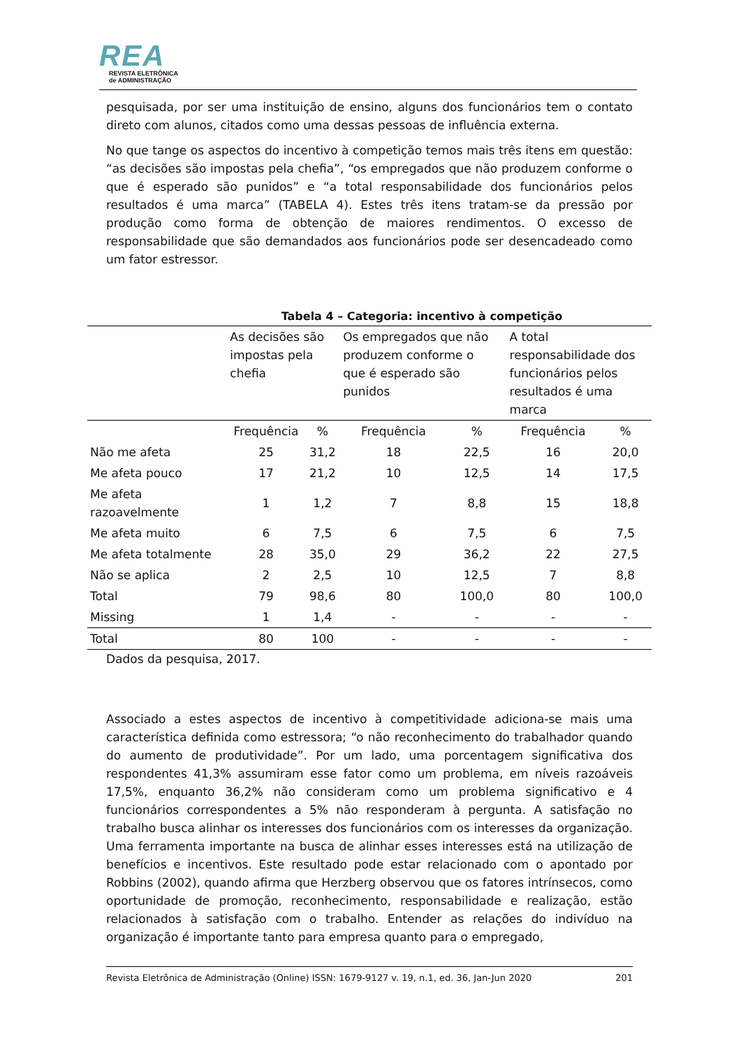REA
REVISTA ELETRÔNICA
de ADMINISTRAÇÃO
pesquisada, por ser uma instituição de ensino, alguns dos funcionários tem o contato direto com alunos, citados como uma dessas pessoas de influência externa.
No que tange os aspectos do incentivo à competição temos mais três itens em questão: “as decisões são impostas pela chefia”, “os empregados que não produzem conforme o que é esperado são punidos” e “a total responsabilidade dos funcionários pelos resultados é uma marca” (TABELA 4). Estes três itens tratam-se da pressão por produção como forma de obtenção de maiores rendimentos. O excesso de responsabilidade que são demandados aos funcionários pode ser desencadeado como um fator estressor.
Tabela 4 – Categoria: incentivo à competição
| | As decisões são impostas pela chefia | | Os empregados que não produzem conforme o que é esperado são punidos | | A total responsabilidade dos funcionários pelos resultados é uma marca | |
| --- | --- | --- | --- | --- | --- | --- |
| | Frequência | % | Frequência | % | Frequência | % |
| Não me afeta | 25 | 31,2 | 18 | 22,5 | 16 | 20,0 |
| Me afeta pouco | 17 | 21,2 | 10 | 12,5 | 14 | 17,5 |
| Me afeta razoavelmente | 1 | 1,2 | 7 | 8,8 | 15 | 18,8 |
| Me afeta muito | 6 | 7,5 | 6 | 7,5 | 6 | 7,5 |
| Me afeta totalmente | 28 | 35,0 | 29 | 36,2 | 22 | 27,5 |
| Não se aplica | 2 | 2,5 | 10 | 12,5 | 7 | 8,8 |
| Total | 79 | 98,6 | 80 | 100,0 | 80 | 100,0 |
| Missing | 1 | 1,4 | - | - | - | - |
| Total | 80 | 100 | - | - | - | - |
Dados da pesquisa, 2017.
Associado a estes aspectos de incentivo à competitividade adiciona-se mais uma característica definida como estressora; “o não reconhecimento do trabalhador quando do aumento de produtividade”. Por um lado, uma porcentagem significativa dos respondentes 41,3% assumiram esse fator como um problema, em níveis razoáveis 17,5%, enquanto 36,2% não consideram como um problema significativo e 4 funcionários correspondentes a 5% não responderam à pergunta. A satisfação no trabalho busca alinhar os interesses dos funcionários com os interesses da organização. Uma ferramenta importante na busca de alinhar esses interesses está na utilização de benefícios e incentivos. Este resultado pode estar relacionado com o apontado por Robbins (2002), quando afirma que Herzberg observou que os fatores intrínsecos, como oportunidade de promoção, reconhecimento, responsabilidade e realização, estão relacionados à satisfação com o trabalho. Entender as relações do indivíduo na organização é importante tanto para empresa quanto para o empregado,
Revista Eletrônica de Administração (Online) ISSN: 1679-9127 v. 19, n.1, ed. 36, Jan-Jun 2020 201